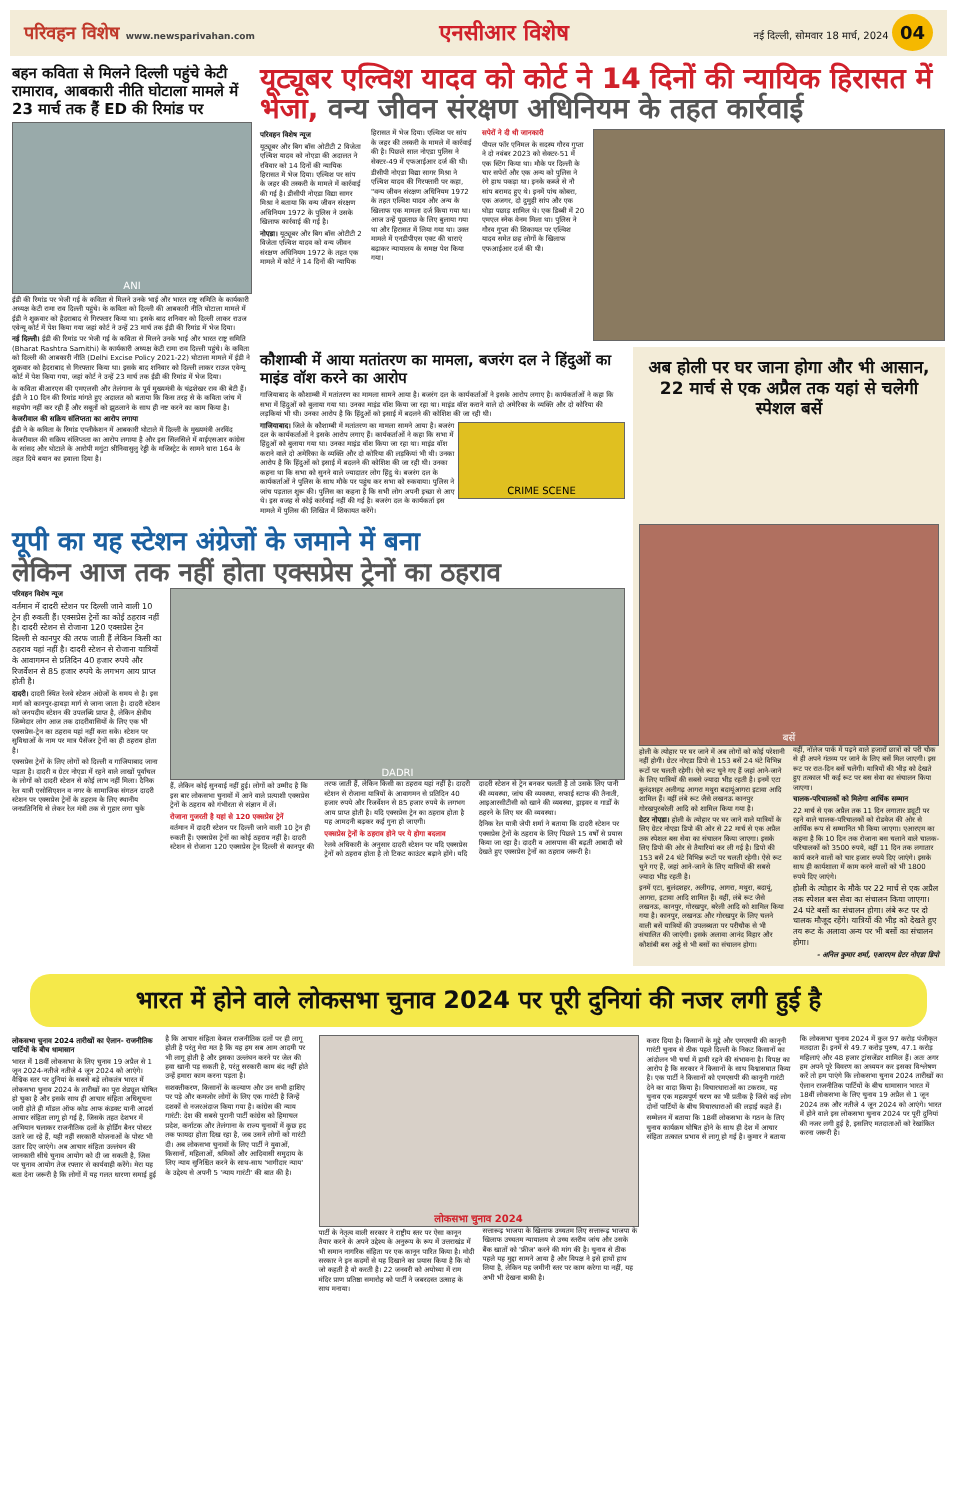परिवहन विशेष www.newsparivahan.com एनसीआर विशेष नई दिल्ली, सोमवार 18 मार्च, 2024 04
बहन कविता से मिलने दिल्ली पहुंचे केटी रामाराव, आबकारी नीति घोटाला मामले में 23 मार्च तक हैं ED की रिमांड पर
ANI
ईडी की रिमांड पर भेजी गई के कविता से मिलने उनके भाई और भारत राष्ट्र समिति के कार्यकारी अध्यक्ष केटी रामा राव दिल्ली पहुंचे। के कविता को दिल्ली की आबकारी नीति घोटाला मामले में ईडी ने शुक्रवार को हैदराबाद से गिरफ्तार किया था। इसके बाद शनिवार को दिल्ली लाकर राउज एवेन्यू कोर्ट में पेश किया गया जहां कोर्ट ने उन्हें 23 मार्च तक ईडी की रिमांड में भेज दिया।
नई दिल्ली। ईडी की रिमांड पर भेजी गई के कविता से मिलने उनके भाई और भारत राष्ट्र समिति (Bharat Rashtra Samithi) के कार्यकारी अध्यक्ष केटी रामा राव दिल्ली पहुंचे। के कविता को दिल्ली की आबकारी नीति (Delhi Excise Policy 2021-22) घोटाला मामले में ईडी ने शुक्रवार को हैदराबाद से गिरफ्तार किया था। इसके बाद शनिवार को दिल्ली लाकर राउज एवेन्यू कोर्ट में पेश किया गया, जहां कोर्ट ने उन्हें 23 मार्च तक ईडी की रिमांड में भेज दिया।
के कविता बीआरएस की एमएलसी और तेलंगाना के पूर्व मुख्यमंत्री के चंद्रशेखर राव की बेटी हैं। ईडी ने 10 दिन की रिमांड मांगते हुए अदालत को बताया कि किस तरह से के कविता जांच में सहयोग नहीं कर रही हैं और सबूतों को झुठलाने के साथ ही नष्ट करने का काम किया है।
केजरीवाल की सक्रिय संलिप्तता का आरोप लगाया
ईडी ने के कविता के रिमांड एप्लीकेशन में आबकारी घोटाले में दिल्ली के मुख्यमंत्री अरविंद केजरीवाल की सक्रिय संलिप्तता का आरोप लगाया है और इस सिलसिले में वाईएसआर कांग्रेस के सांसद और घोटाले के आरोपी मगुंटा श्रीनिवासुलु रेड्डी के मजिस्ट्रेट के सामने धारा 164 के तहत दिये बयान का हवाला दिया है।
यूट्यूबर एल्विश यादव को कोर्ट ने 14 दिनों की न्यायिक हिरासत में भेजा, वन्य जीवन संरक्षण अधिनियम के तहत कार्रवाई
परिवहन विशेष न्यूज
यूट्यूबर और बिग बॉस ओटीटी 2 विजेता एल्विश यादव को नोएडा की अदालत ने रविवार को 14 दिनों की न्यायिक हिरासत में भेज दिया। एल्विश पर सांप के जहर की तस्करी के मामले में कार्रवाई की गई है। डीसीपी नोएडा विद्या सागर मिश्रा ने बताया कि वन्य जीवन संरक्षण अधिनियम 1972 के पुलिस ने उसके खिलाफ कार्रवाई की गई है।
नोएडा। यूट्यूबर और बिग बॉस ओटीटी 2 विजेता एल्विश यादव को वन्य जीवन संरक्षण अधिनियम 1972 के तहत एक मामले में कोर्ट ने 14 दिनों की न्यायिक हिरासत में भेज दिया। एल्विश पर सांप के जहर की तस्करी के मामले में कार्रवाई की है। पिछले साल नोएडा पुलिस ने सेक्टर-49 में एफआईआर दर्ज की थी।
डीसीपी नोएडा विद्या सागर मिश्रा ने एल्विश यादव की गिरफ्तारी पर कहा, "वन्य जीवन संरक्षण अधिनियम 1972 के तहत एल्विश यादव और अन्य के खिलाफ एक मामला दर्ज किया गया था। आज उन्हें पूछताछ के लिए बुलाया गया था और हिरासत में लिया गया था। उक्त मामले में एनडीपीएस एक्ट की धाराएं बढ़ाकर न्यायालय के समक्ष पेश किया गया।
सपेरों ने दी थी जानकारी
पीपल फॉर एनिमल के सदस्य गौरव गुप्ता ने दो नवंबर 2023 को सेक्टर-51 में एक स्टिंग किया था। मौके पर दिल्ली के चार सपेरों और एक अन्य को पुलिस ने रंगे हाथ पकड़ा था। इनके कब्जे से नौ सांप बरामद हुए थे। इनमें पांच कोबरा, एक अजगर, दो दुमुही सांप और एक घोड़ा पछाड़ शामिल थे। एक डिब्बी में 20 एमएल स्नेक वेनम मिला था। पुलिस ने गौरव गुप्ता की शिकायत पर एल्विश यादव समेत छह लोगों के खिलाफ एफआईआर दर्ज की थी।
कौशाम्बी में आया मतांतरण का मामला, बजरंग दल ने हिंदुओं का माइंड वॉश करने का आरोप
गाजियाबाद के कौशाम्बी में मतांतरण का मामला सामने आया है। बजरंग दल के कार्यकर्ताओं ने इसके आरोप लगाए है। कार्यकर्ताओं ने कहा कि सभा में हिंदुओं को बुलाया गया था। उनका माइंड वॉश किया जा रहा था। माइंड वॉश कराने वाले दो अमेरिका के व्यक्ति और दो कोरिया की लड़कियां भी थी। उनका आरोप है कि हिंदुओं को इसाई में बदलने की कोशिश की जा रही थी।
CRIME SCENE
गाजियाबाद। जिले के कौशाम्बी में मतांतरण का मामला सामने आया है। बजरंग दल के कार्यकर्ताओं ने इसके आरोप लगाए हैं। कार्यकर्ताओं ने कहा कि सभा में हिंदुओं को बुलाया गया था। उनका माइंड वॉश किया जा रहा था। माइंड वॉश कराने वाले दो अमेरिका के व्यक्ति और दो कोरिया की लड़कियां भी थी। उनका आरोप है कि हिंदुओं को इसाई में बदलने की कोशिश की जा रही थी। उनका कहना था कि सभा को सुनने वाले ज्यादातर लोग हिंदु थे। बजरंग दल के कार्यकर्ताओं ने पुलिस के साथ मौके पर पहुंच कर सभा को रुकवाया। पुलिस ने जांच पड़ताल शुरू की। पुलिस का कहना है कि सभी लोग अपनी इच्छा से आए थे। इस वजह से कोई कार्रवाई नहीं की गई है। बजरंग दल के कार्यकर्ता इस मामले में पुलिस की लिखित में शिकायत करेंगे।
अब होली पर घर जाना होगा और भी आसान, 22 मार्च से एक अप्रैल तक यहां से चलेगी स्पेशल बसें
यूपी का यह स्टेशन अंग्रेजों के जमाने में बना
लेकिन आज तक नहीं होता एक्सप्रेस ट्रेनों का ठहराव
परिवहन विशेष न्यूज
वर्तमान में दादरी स्टेशन पर दिल्ली जाने वाली 10 ट्रेन ही रुकती हैं। एक्सप्रेस ट्रेनों का कोई ठहराव नहीं है। दादरी स्टेशन से रोजाना 120 एक्सप्रेस ट्रेन दिल्ली से कानपुर की तरफ जाती हैं लेकिन किसी का ठहराव यहां नहीं है। दादरी स्टेशन से रोजाना यात्रियों के आवागमन से प्रतिदिन 40 हजार रुपये और रिजर्वेशन से 85 हजार रुपये के लगभग आय प्राप्त होती है।
दादरी। दादरी स्थित रेलवे स्टेशन अंग्रेजों के समय से है। इस मार्ग को कानपुर-हावड़ा मार्ग से जाना जाता है। दादरी स्टेशन को जनपदीय स्टेशन की उपलब्धि प्राप्त है, लेकिन क्षेत्रीय जिम्मेदार लोग आज तक दादरीवासियों के लिए एक भी एक्सप्रेस-ट्रेन का ठहराव यहां नहीं करा सके। स्टेशन पर सुविधाओं के नाम पर मात्र पैसेंजर ट्रेनों का ही ठहराव होता है।
एक्सप्रेस ट्रेनों के लिए लोगों को दिल्ली व गाजियाबाद जाना पड़ता है। दादरी व ग्रेटर नोएडा में रहने वाले लाखों पूर्वांचल के लोगों को दादरी स्टेशन से कोई लाभ नहीं मिला। दैनिक रेल यात्री एसोसिएशन व नगर के सामाजिक संगठन दादरी स्टेशन पर एक्सप्रेस ट्रेनों के ठहराव के लिए स्थानीय जनप्रतिनिधि से लेकर रेल मंत्री तक से गुहार लगा चुके
DADRI
हैं, लेकिन कोई सुनवाई नहीं हुई। लोगों को उम्मीद है कि इस बार लोकसभा चुनावों में आने वाले प्रत्याशी एक्सप्रेस ट्रेनों के ठहराव को गंभीरता से संज्ञान में लें।
रोजाना गुजरती है यहां से 120 एक्सप्रेस ट्रेनें
वर्तमान में दादरी स्टेशन पर दिल्ली जाने वाली 10 ट्रेन ही रुकती हैं। एक्सप्रेस ट्रेनों का कोई ठहराव नहीं है। दादरी स्टेशन से रोजाना 120 एक्सप्रेस ट्रेन दिल्ली से कानपुर की तरफ जाती हैं, लेकिन किसी का ठहराव यहां नहीं है। दादरी स्टेशन से रोजाना यात्रियों के आवागमन से प्रतिदिन 40 हजार रुपये और रिजर्वेशन से 85 हजार रुपये के लगभग आय प्राप्त होती है। यदि एक्सप्रेस ट्रेन का ठहराव होता है यह आमदनी बढ़कर कई गुना हो जाएगी।
एक्सप्रेस ट्रेनों के ठहराव होने पर ये होगा बदलाव
रेलवे अधिकारी के अनुसार दादरी स्टेशन पर यदि एक्सप्रेस ट्रेनों को ठहराव होता है तो टिकट काउंटर बढ़ाने होंगे। यदि दादरी स्टेशन से ट्रेन बनकर चलती है तो उसके लिए पानी की व्यवस्था, जांच की व्यवस्था, सफाई स्टाफ की तैनाती, आइआरसीटीसी को खाने की व्यवस्था, ड्राइवर व गार्डों के ठहरने के लिए घर की व्यवस्था।
दैनिक रेल यात्री जेपी शर्मा ने बताया कि दादरी स्टेशन पर एक्सप्रेस ट्रेनों के ठहराव के लिए पिछले 15 वर्षों से प्रयास किया जा रहा है। दादरी व आसपास की बढ़ती आबादी को देखते हुए एक्सप्रेस ट्रेनों का ठहराव जरूरी है।
बसें
होली के त्योहार पर घर जाने में अब लोगों को कोई परेशानी नहीं होगी। ग्रेटर नोएडा डिपो से 153 बसें 24 घंटे विभिन्न रूटों पर चलती रहेगी। ऐसे रूट चुने गए हैं जहां आने-जाने के लिए यात्रियों की सबसे ज्यादा भीड़ रहती है। इनमें एटा बुलंदशहर अलीगढ़ आगरा मथुरा बदायूंआगरा इटावा आदि शामिल हैं। वहीं लंबे रूट जैसे लखनऊ कानपुर गोरखपुरबरेली आदि को शामिल किया गया है।
ग्रेटर नोएडा। होली के त्योहार पर घर जाने वाले यात्रियों के लिए ग्रेटर नोएडा डिपो की ओर से 22 मार्च से एक अप्रैल तक स्पेशल बस सेवा का संचालन किया जाएगा। इसके लिए डिपो की ओर से तैयारियां कर ली गई है। डिपो की 153 बसें 24 घंटे विभिन्न रूटों पर चलती रहेगी। ऐसे रूट चुने गए हैं, जहां आने-जाने के लिए यात्रियों की सबसे ज्यादा भीड़ रहती है।
इनमें एटा, बुलंदशहर, अलीगढ़, आगरा, मथुरा, बदायूं, आगरा, इटावा आदि शामिल हैं। वहीं, लंबे रूट जैसे लखनऊ, कानपुर, गोरखपुर, बरेली आदि को शामिल किया गया है। कानपुर, लखनऊ और गोरखपुर के लिए चलने वाली बसें यात्रियों की उपलब्धता पर परीचौक से भी संचालित की जाएंगी। इसके अलावा आनंद विहार और कौशांबी बस अड्डे से भी बसों का संचालन होगा।
वहीं, नॉलेज पार्क में पढ़ने वाले हजारों छात्रों को परी चौक से ही अपने गंतव्य पर जाने के लिए बसें मिल जाएगी। इस रूट पर रात-दिन बसें चलेंगी। यात्रियों की भीड़ को देखते हुए तत्काल भी कई रूट पर बस सेवा का संचालन किया जाएगा।
चालक-परिचालकों को मिलेगा आर्थिक सम्मान
22 मार्च से एक अप्रैल तक 11 दिन लगातार ड्यूटी पर रहने वाले चालक-परिचालकों को रोडवेज की ओर से आर्थिक रूप से सम्मानित भी किया जाएगा। एआरएम का कहना है कि 10 दिन तक रोजाना बस चलाने वाले चालक-परिचालकों को 3500 रुपये, वहीं 11 दिन तक लगातार कार्य करने वालों को चार हजार रुपये दिए जाएंगे। इसके साथ ही कार्यशाला में काम करने वालों को भी 1800 रुपये दिए जाएंगे।
होली के त्योहार के मौके पर 22 मार्च से एक अप्रैल तक स्पेशल बस सेवा का संचालन किया जाएगा। 24 घंटे बसों का संचालन होगा। लंबे रूट पर दो चालक मौजूद रहेंगे। यात्रियों की भीड़ को देखते हुए तय रूट के अलावा अन्य पर भी बसों का संचालन होगा।
- अनिल कुमार शर्मा, एआरएम ग्रेटर नोएडा डिपो
भारत में होने वाले लोकसभा चुनाव 2024 पर पूरी दुनियां की नजर लगी हुई है
लोकसभा चुनाव 2024 तारीखों का ऐलान- राजनीतिक पार्टियों के बीच धामासान
भारत में 18वीं लोकसभा के लिए चुनाव 19 अप्रैल से 1 जून 2024-नतीजे नतीजे 4 जून 2024 को आएंगे। वैश्विक स्तर पर दुनियां के सबसे बड़े लोकतंत्र भारत में लोकसभा चुनाव 2024 के तारीखों का पूरा शेड्यूल घोषित हो चुका है और इसके साथ ही आचार संहिता अधिसूचना जारी होते ही मॉडल ऑफ कोड आफ कंडक्ट यानी आदर्श आचार संहिता लागू हो गई है, जिसके तहत देशभर में अभियान चलाकर राजनीतिक दलों के होर्डिंग बैनर पोस्टर उतारे जा रहे हैं, यही नहीं सरकारी योजनाओं के पोस्ट भी उतार दिए जाएंगे। अब आचार संहिता उल्लंघन की जानकारी सीधे चुनाव आयोग को दी जा सकती है, जिस पर चुनाव आयोग तेज रफ्तार से कार्यवाही करेंगे। मेरा यह बता देना जरूरी है कि लोगों में यह गलत धारणा समाई हुई है कि आचार संहिता केवल राजनीतिक दलों पर ही लागू होती है परंतु मेरा मत है कि यह हम सब आम आदमी पर भी लागू होती है और इसका उल्लंघन करने पर जेल की हवा खानी पड़ सकती है, परंतु सरकारी काम बंद नहीं होते उन्हें हमारा काम करना पड़ता है।
सशक्तीकरण, किसानों के कल्याण और उन सभी हाशिए पर पड़े और कमजोर लोगों के लिए एक गारंटी है जिन्हें दशकों से नजरअंदाज किया गया है। कांग्रेस की न्याय गारंटी: देश की सबसे पुरानी पार्टी कांग्रेस को हिमाचल प्रदेश, कर्नाटक और तेलंगाना के राज्य चुनावों में कुछ हद तक फायदा होता दिख रहा है, जब उसने लोगों को गारंटी दी। अब लोकसभा चुनावों के लिए पार्टी ने युवाओं, किसानों, महिलाओं, श्रमिकों और आदिवासी समुदाय के लिए न्याय सुनिश्चित करने के साथ-साथ 'भागीदार न्याय' के उद्देश्य से अपनी 5 'न्याय गारंटी' की बात की है।
लोकसभा चुनाव 2024
पार्टी के नेतृत्व वाली सरकार ने राष्ट्रीय स्तर पर ऐसा कानून तैयार करने के अपने उद्देश्य के अनुरूप के रूप में उत्तराखंड में भी समान नागरिक संहिता पर एक कानून पारित किया है। मोदी सरकार ने इन कदमों से यह दिखाने का प्रयास किया है कि वो जो कहती है वो करती है। 22 जनवरी को अयोध्या में राम मंदिर प्राण प्रतिष्ठा समारोह को पार्टी ने जबरदस्त उत्साह के साथ मनाया।
सत्तारूढ़ भाजपा के खिलाफ उच्चतम लिए सत्तारूढ़ भाजपा के खिलाफ उच्चतम न्यायालय से उच्च स्तरीय जांच और उसके बैंक खातों को 'फ्रीज' करने की मांग की है। चुनाव से ठीक पहले यह मुद्दा सामने आया है और विपक्ष ने इसे हाथों हाथ लिया है, लेकिन यह जमीनी स्तर पर काम करेगा या नहीं, यह अभी भी देखना बाकी है।
करार दिया है। किसानों के मुद्दे और एमएसपी की कानूनी गारंटी चुनाव से ठीक पहले दिल्ली के निकट किसानों का आंदोलन भी चर्चा में हावी रहने की संभावना है। विपक्ष का आरोप है कि सरकार ने किसानों के साथ विश्वासघात किया है। एक पार्टी ने किसानों को एमएसपी की कानूनी गारंटी देने का वादा किया है। विचारधाराओं का टकराव, यह चुनाव एक महत्वपूर्ण चरण का भी प्रतीक है जिसे कई लोग दोनों पार्टियों के बीच विचारधाराओं की लड़ाई कहते हैं।
सम्मेलन में बताया कि 18वीं लोकसभा के गठन के लिए चुनाव कार्यक्रम घोषित होने के साथ ही देश में आचार संहिता तत्काल प्रभाव से लागू हो गई है। कुमार ने बताया कि लोकसभा चुनाव 2024 में कुल 97 करोड़ पंजीकृत मतदाता हैं। इनमें से 49.7 करोड़ पुरुष, 47.1 करोड़ महिलाएं और 48 हजार ट्रांसजेंडर शामिल हैं। अतः अगर हम अपने पूरे विवरण का अध्ययन कर इसका विश्लेषण करें तो हम पाएंगे कि लोकसभा चुनाव 2024 तारीखों का ऐलान राजनीतिक पार्टियों के बीच धामासान भारत में 18वीं लोकसभा के लिए चुनाव 19 अप्रैल से 1 जून 2024 तक और नतीजे 4 जून 2024 को आएंगे। भारत में होने वाले इस लोकसभा चुनाव 2024 पर पूरी दुनियां की नजर लगी हुई है, इसलिए मतदाताओं को रेखांकित करना जरूरी है।